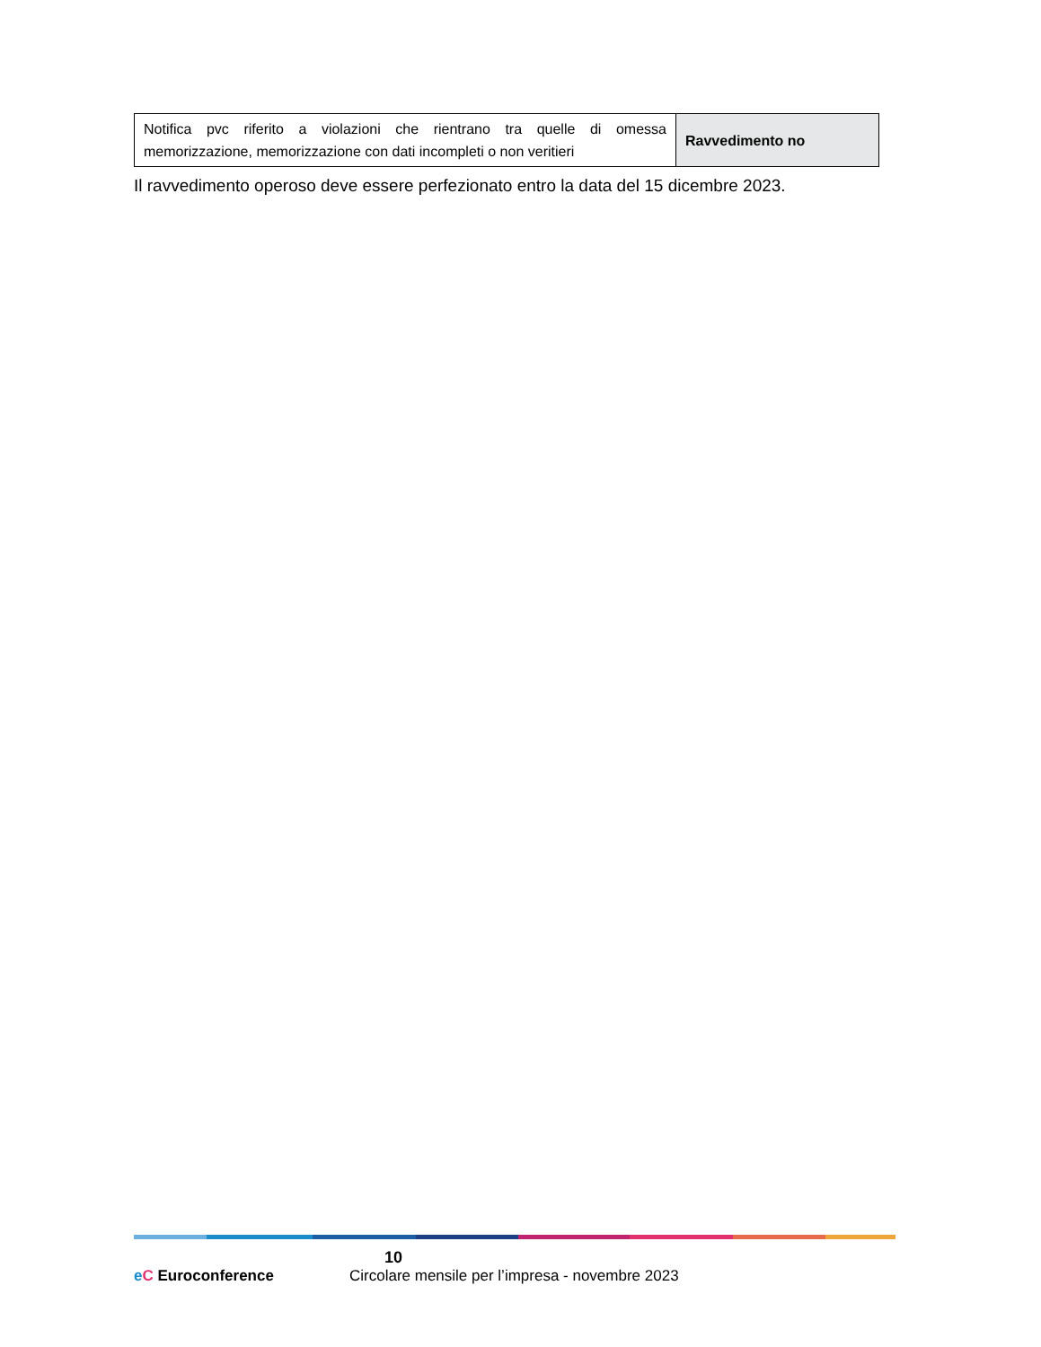| Notifica pvc riferito a violazioni che rientrano tra quelle di omessa memorizzazione, memorizzazione con dati incompleti o non veritieri | Ravvedimento no |
Il ravvedimento operoso deve essere perfezionato entro la data del 15 dicembre 2023.
10
eC Euroconference Circolare mensile per l’impresa - novembre 2023